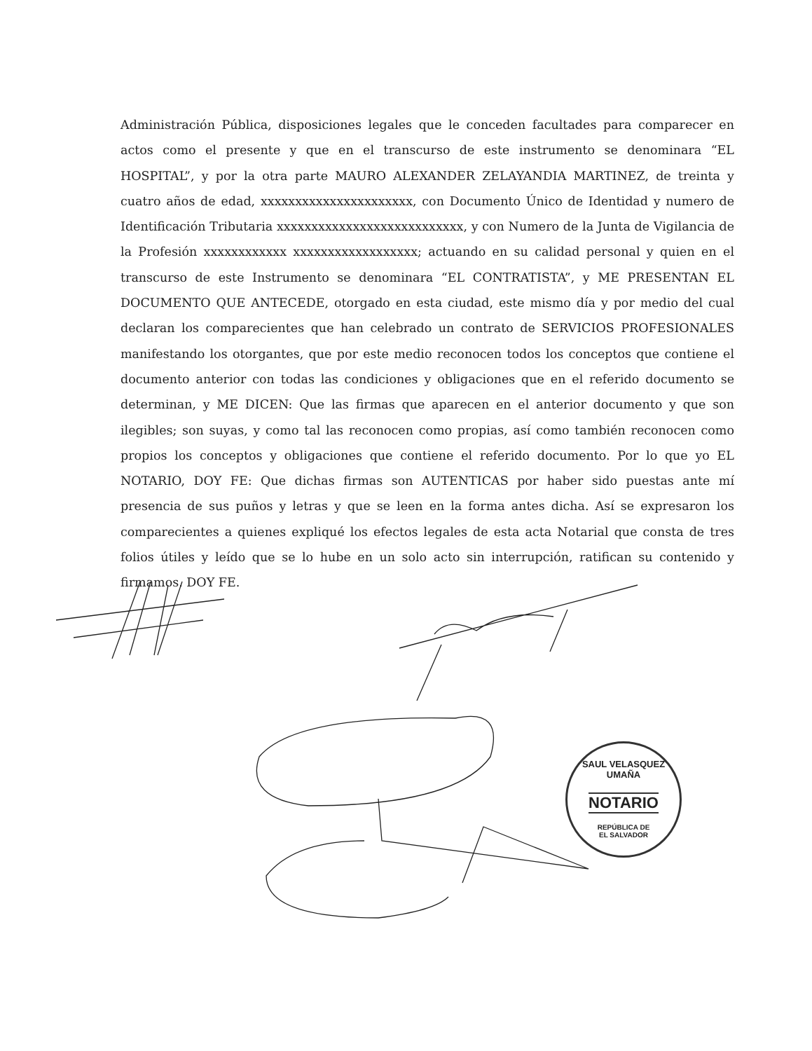Administración Pública, disposiciones legales que le conceden facultades para comparecer en actos como el presente y que en el transcurso de este instrumento se denominara “EL HOSPITAL”, y por la otra parte MAURO ALEXANDER ZELAYANDIA MARTINEZ, de treinta y cuatro años de edad, xxxxxxxxxxxxxxxxxxxxxx, con Documento Único de Identidad y numero de Identificación Tributaria xxxxxxxxxxxxxxxxxxxxxxxxxxx, y con Numero de la Junta de Vigilancia de la Profesión xxxxxxxxxxxx xxxxxxxxxxxxxxxxxx; actuando en su calidad personal y quien en el transcurso de este Instrumento se denominara “EL CONTRATISTA”, y ME PRESENTAN EL DOCUMENTO QUE ANTECEDE, otorgado en esta ciudad, este mismo día y por medio del cual declaran los comparecientes que han celebrado un contrato de SERVICIOS PROFESIONALES manifestando los otorgantes, que por este medio reconocen todos los conceptos que contiene el documento anterior con todas las condiciones y obligaciones que en el referido documento se determinan, y ME DICEN: Que las firmas que aparecen en el anterior documento y que son ilegibles; son suyas, y como tal las reconocen como propias, así como también reconocen como propios los conceptos y obligaciones que contiene el referido documento. Por lo que yo EL NOTARIO, DOY FE: Que dichas firmas son AUTENTICAS por haber sido puestas ante mí presencia de sus puños y letras y que se leen en la forma antes dicha. Así se expresaron los comparecientes a quienes expliqué los efectos legales de esta acta Notarial que consta de tres folios útiles y leído que se lo hube en un solo acto sin interrupción, ratifican su contenido y firmamos. DOY FE.
SAUL VELASQUEZ UMAÑA
NOTARIO
REPÚBLICA DE
EL SALVADOR